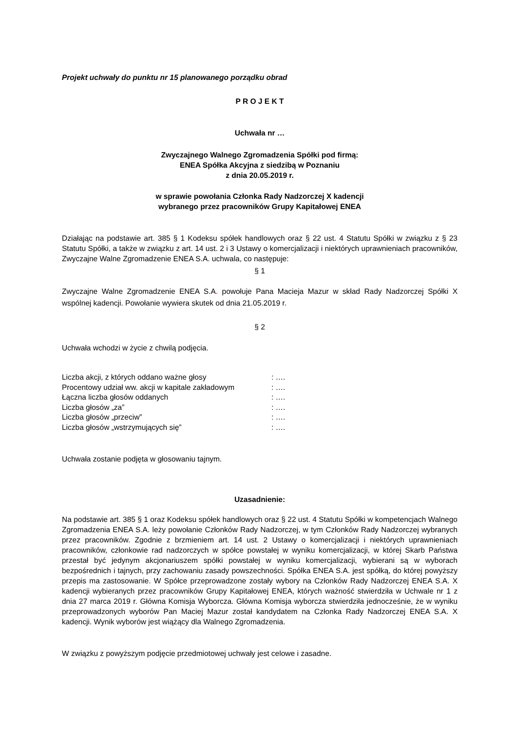Projekt uchwały do punktu nr 15 planowanego porządku obrad
P R O J E K T
Uchwała nr …
Zwyczajnego Walnego Zgromadzenia Spółki pod firmą:
ENEA Spółka Akcyjna z siedzibą w Poznaniu
z dnia 20.05.2019 r.
w sprawie powołania Członka Rady Nadzorczej X kadencji
wybranego przez pracowników Grupy Kapitałowej ENEA
Działając na podstawie art. 385 § 1 Kodeksu spółek handlowych oraz § 22 ust. 4 Statutu Spółki w związku z § 23 Statutu Spółki, a także w związku z art. 14 ust. 2 i 3 Ustawy o komercjalizacji i niektórych uprawnieniach pracowników, Zwyczajne Walne Zgromadzenie ENEA S.A. uchwala, co następuje:
§ 1
Zwyczajne Walne Zgromadzenie ENEA S.A. powołuje Pana Macieja Mazur w skład Rady Nadzorczej Spółki X wspólnej kadencji. Powołanie wywiera skutek od dnia 21.05.2019 r.
§ 2
Uchwała wchodzi w życie z chwilą podjęcia.
| Liczba akcji, z których oddano ważne głosy | : …. |
| Procentowy udział ww. akcji w kapitale zakładowym | : …. |
| Łączna liczba głosów oddanych | : …. |
| Liczba głosów „za” | : …. |
| Liczba głosów „przeciw” | : …. |
| Liczba głosów „wstrzymujących się” | : …. |
Uchwała zostanie podjęta w głosowaniu tajnym.
Uzasadnienie:
Na podstawie art. 385 § 1 oraz Kodeksu spółek handlowych oraz § 22 ust. 4 Statutu Spółki w kompetencjach Walnego Zgromadzenia ENEA S.A. leży powołanie Członków Rady Nadzorczej, w tym Członków Rady Nadzorczej wybranych przez pracowników. Zgodnie z brzmieniem art. 14 ust. 2 Ustawy o komercjalizacji i niektórych uprawnieniach pracowników, członkowie rad nadzorczych w spółce powstałej w wyniku komercjalizacji, w której Skarb Państwa przestał być jedynym akcjonariuszem spółki powstałej w wyniku komercjalizacji, wybierani są w wyborach bezpośrednich i tajnych, przy zachowaniu zasady powszechności. Spółka ENEA S.A. jest spółką, do której powyższy przepis ma zastosowanie. W Spółce przeprowadzone zostały wybory na Członków Rady Nadzorczej ENEA S.A. X kadencji wybieranych przez pracowników Grupy Kapitałowej ENEA, których ważność stwierdziła w Uchwale nr 1 z dnia 27 marca 2019 r. Główna Komisja Wyborcza. Główna Komisja wyborcza stwierdziła jednocześnie, że w wyniku przeprowadzonych wyborów Pan Maciej Mazur został kandydatem na Członka Rady Nadzorczej ENEA S.A. X kadencji. Wynik wyborów jest wiążący dla Walnego Zgromadzenia.
W związku z powyższym podjęcie przedmiotowej uchwały jest celowe i zasadne.